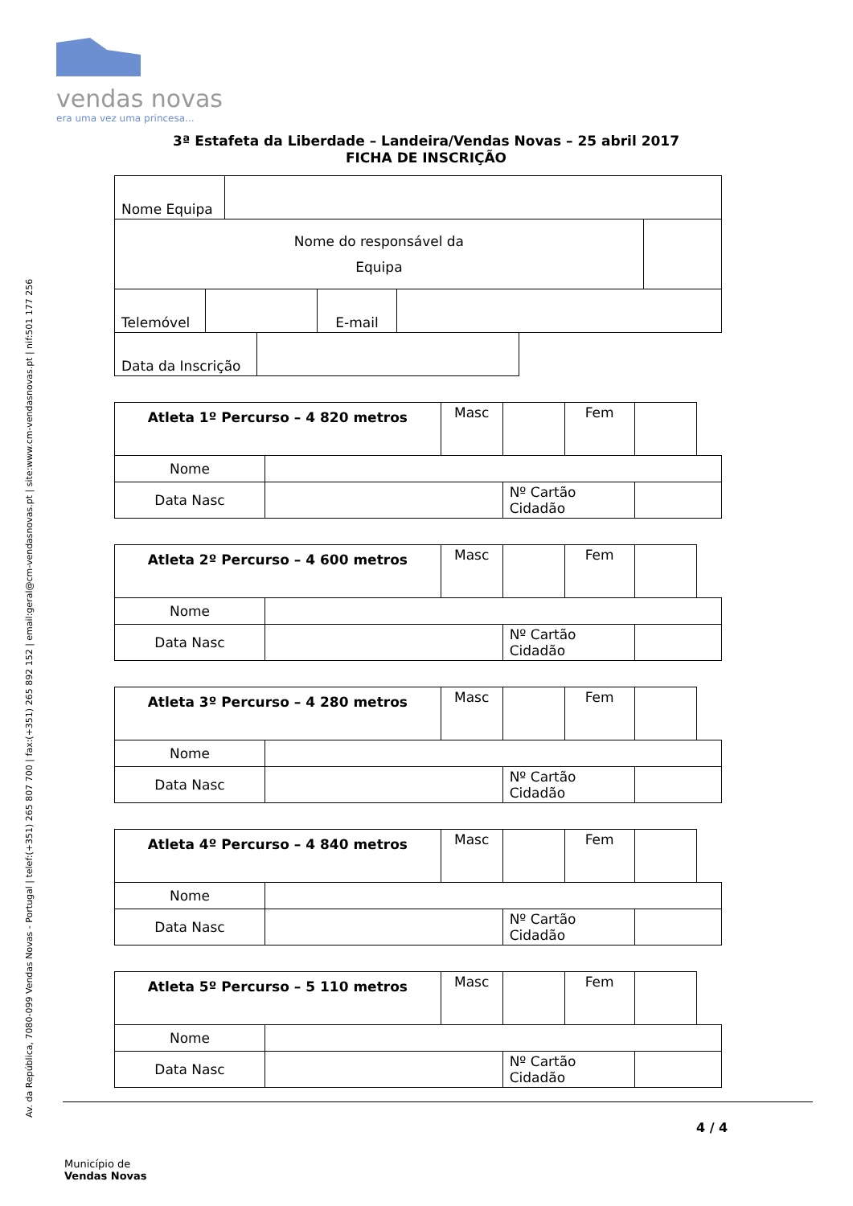Av. da República, 7080-099 Vendas Novas - Portugal | telef:(+351) 265 807 700 | fax:(+351) 265 892 152 | email:geral@cm-vendasnovas.pt | site:www.cm-vendasnovas.pt | nif:501 177 256
vendas novas
era uma vez uma princesa...
3ª Estafeta da Liberdade – Landeira/Vendas Novas – 25 abril 2017
FICHA DE INSCRIÇÃO
| Nome Equipa | | |
| Nome do responsável da Equipa | | |
| Telemóvel | | E-mail | |
| Data da Inscrição | |
| Atleta 1º Percurso – 4 820 metros | | Masc | | Fem | | |
| Nome | | | | | | |
| Data Nasc | | | Nº Cartão Cidadão | | | |
| Atleta 2º Percurso – 4 600 metros | | Masc | | Fem | | |
| Nome | | | | | | |
| Data Nasc | | | Nº Cartão Cidadão | | | |
| Atleta 3º Percurso – 4 280 metros | | Masc | | Fem | | |
| Nome | | | | | | |
| Data Nasc | | | Nº Cartão Cidadão | | | |
| Atleta 4º Percurso – 4 840 metros | | Masc | | Fem | | |
| Nome | | | | | | |
| Data Nasc | | | Nº Cartão Cidadão | | | |
| Atleta 5º Percurso – 5 110 metros | | Masc | | Fem | | |
| Nome | | | | | | |
| Data Nasc | | | Nº Cartão Cidadão | | | |
4 / 4
Município de
Vendas Novas